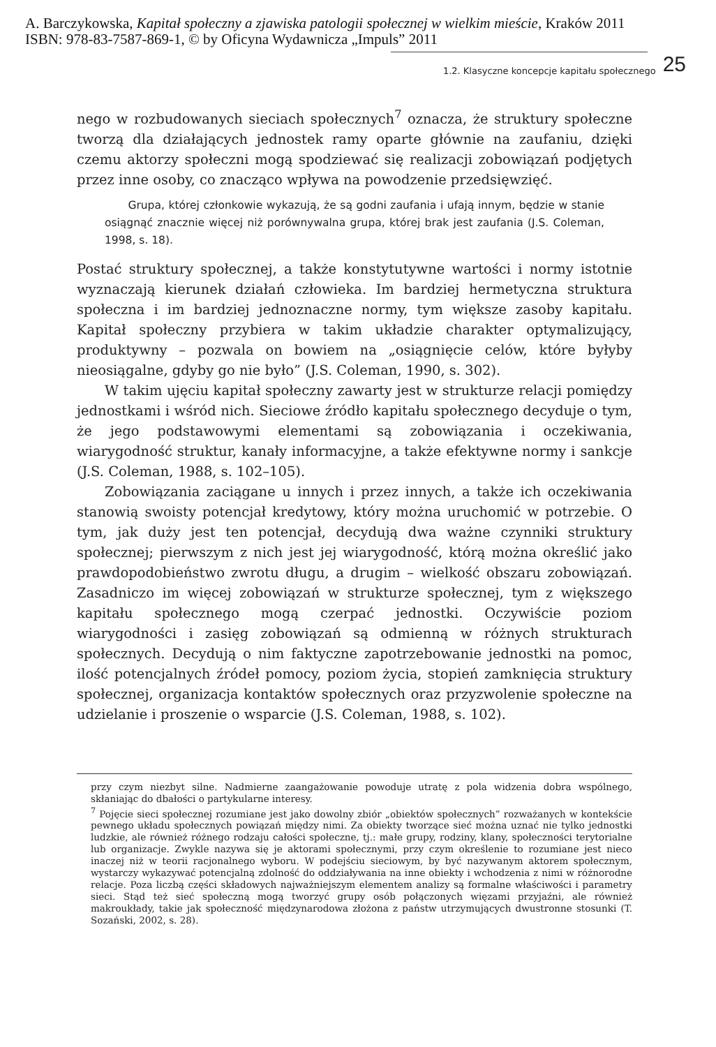A. Barczykowska, Kapitał społeczny a zjawiska patologii społecznej w wielkim mieście, Kraków 2011
ISBN: 978-83-7587-869-1, © by Oficyna Wydawnicza „Impuls” 2011
1.2. Klasyczne koncepcje kapitału społecznego 25
nego w rozbudowanych sieciach społecznych<sup>7</sup> oznacza, że struktury społeczne tworzą dla działających jednostek ramy oparte głównie na zaufaniu, dzięki czemu aktorzy społeczni mogą spodziewać się realizacji zobowiązań podjętych przez inne osoby, co znacząco wpływa na powodzenie przedsięwzięć.
Grupa, której członkowie wykazują, że są godni zaufania i ufają innym, będzie w stanie osiągnąć znacznie więcej niż porównywalna grupa, której brak jest zaufania (J.S. Coleman, 1998, s. 18).
Postać struktury społecznej, a także konstytutywne wartości i normy istotnie wyznaczają kierunek działań człowieka. Im bardziej hermetyczna struktura społeczna i im bardziej jednoznaczne normy, tym większe zasoby kapitału. Kapitał społeczny przybiera w takim układzie charakter optymalizujący, produktywny – pozwala on bowiem na „osiągnięcie celów, które byłyby nieosiągalne, gdyby go nie było” (J.S. Coleman, 1990, s. 302).
W takim ujęciu kapitał społeczny zawarty jest w strukturze relacji pomiędzy jednostkami i wśród nich. Sieciowe źródło kapitału społecznego decyduje o tym, że jego podstawowymi elementami są zobowiązania i oczekiwania, wiarygodność struktur, kanały informacyjne, a także efektywne normy i sankcje (J.S. Coleman, 1988, s. 102–105).
Zobowiązania zaciągane u innych i przez innych, a także ich oczekiwania stanowią swoisty potencjał kredytowy, który można uruchomić w potrzebie. O tym, jak duży jest ten potencjał, decydują dwa ważne czynniki struktury społecznej; pierwszym z nich jest jej wiarygodność, którą można określić jako prawdopodobieństwo zwrotu długu, a drugim – wielkość obszaru zobowiązań. Zasadniczo im więcej zobowiązań w strukturze społecznej, tym z większego kapitału społecznego mogą czerpać jednostki. Oczywiście poziom wiarygodności i zasięg zobowiązań są odmienną w różnych strukturach społecznych. Decydują o nim faktyczne zapotrzebowanie jednostki na pomoc, ilość potencjalnych źródeł pomocy, poziom życia, stopień zamknięcia struktury społecznej, organizacja kontaktów społecznych oraz przyzwolenie społeczne na udzielanie i proszenie o wsparcie (J.S. Coleman, 1988, s. 102).
przy czym niezbyt silne. Nadmierne zaangażowanie powoduje utratę z pola widzenia dobra wspólnego, skłaniając do dbałości o partykularne interesy.
<sup>7</sup> Pojęcie sieci społecznej rozumiane jest jako dowolny zbiór „obiektów społecznych” rozważanych w kontekście pewnego układu społecznych powiązań między nimi. Za obiekty tworzące sieć można uznać nie tylko jednostki ludzkie, ale również różnego rodzaju całości społeczne, tj.: małe grupy, rodziny, klany, społeczności terytorialne lub organizacje. Zwykle nazywa się je aktorami społecznymi, przy czym określenie to rozumiane jest nieco inaczej niż w teorii racjonalnego wyboru. W podejściu sieciowym, by być nazywanym aktorem społecznym, wystarczy wykazywać potencjalną zdolność do oddziaływania na inne obiekty i wchodzenia z nimi w różnorodne relacje. Poza liczbą części składowych najważniejszym elementem analizy są formalne właściwości i parametry sieci. Stąd też sieć społeczną mogą tworzyć grupy osób połączonych więzami przyjaźni, ale również makroukłady, takie jak społeczność międzynarodowa złożona z państw utrzymujących dwustronne stosunki (T. Sozański, 2002, s. 28).